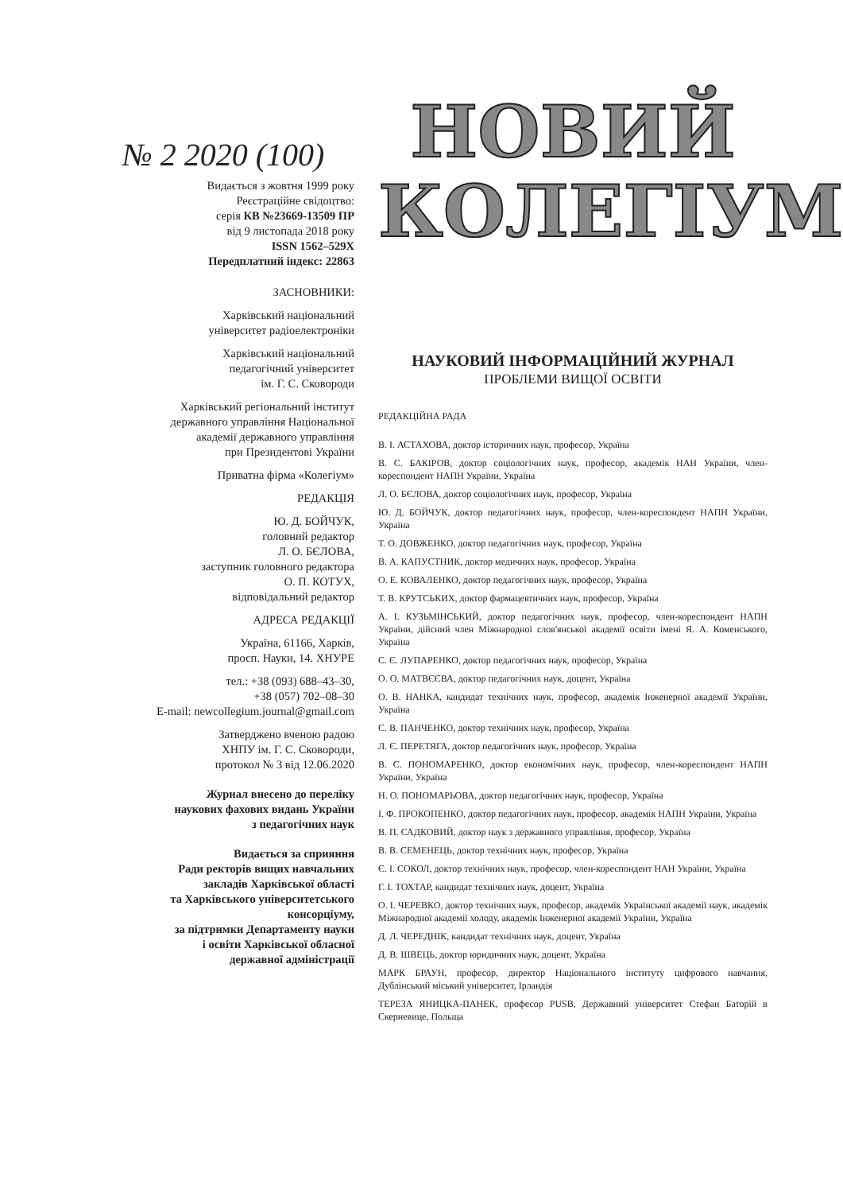№ 2 2020 (100)
Видається з жовтня 1999 року
Реєстраційне свідоцтво:
серія КВ №23669-13509 ПР
від 9 листопада 2018 року
ISSN 1562–529Х
Передплатний індекс: 22863
ЗАСНОВНИКИ:
Харківський національний
університет радіоелектроніки
Харківський національний
педагогічний університет
ім. Г. С. Сковороди
Харківський регіональний інститут
державного управління Національної
академії державного управління
при Президентові України
Приватна фірма «Колегіум»
РЕДАКЦІЯ
Ю. Д. БОЙЧУК,
головний редактор
Л. О. БЄЛОВА,
заступник головного редактора
О. П. КОТУХ,
відповідальний редактор
АДРЕСА РЕДАКЦІЇ
Україна, 61166, Харків,
просп. Науки, 14. ХНУРЕ
тел.: +38 (093) 688–43–30,
+38 (057) 702–08–30
E-mail: newcollegium.journal@gmail.com
Затверджено вченою радою
ХНПУ ім. Г. С. Сковороди,
протокол № 3 від 12.06.2020
Журнал внесено до переліку
наукових фахових видань України
з педагогічних наук
Видається за сприяння
Ради ректорів вищих навчальних
закладів Харківської області
та Харківського університетського
консорціуму,
за підтримки Департаменту науки
і освіти Харківської обласної
державної адміністрації
НОВИЙ
КОЛЕГІУМ
НАУКОВИЙ ІНФОРМАЦІЙНИЙ ЖУРНАЛ
ПРОБЛЕМИ ВИЩОЇ ОСВІТИ
РЕДАКЦІЙНА РАДА
В. І. АСТАХОВА, доктор історичних наук, професор, Україна
В. С. БАКІРОВ, доктор соціологічних наук, професор, академік НАН України, член-кореспондент НАПН України, Україна
Л. О. БЄЛОВА, доктор соціологічних наук, професор, Україна
Ю. Д. БОЙЧУК, доктор педагогічних наук, професор, член-кореспондент НАПН України, Україна
Т. О. ДОВЖЕНКО, доктор педагогічних наук, професор, Україна
В. А. КАПУСТНИК, доктор медичних наук, професор, Україна
О. Е. КОВАЛЕНКО, доктор педагогічних наук, професор, Україна
Т. В. КРУТСЬКИХ, доктор фармацевтичних наук, професор, Україна
А. І. КУЗЬМІНСЬКИЙ, доктор педагогічних наук, професор, член-кореспондент НАПН України, дійсний член Міжнародної слов'янської академії освіти імені Я. А. Коменського, Україна
С. Є. ЛУПАРЕНКО, доктор педагогічних наук, професор, Україна
О. О. МАТВЄЄВА, доктор педагогічних наук, доцент, Україна
О. В. НАНКА, кандидат технічних наук, професор, академік Інженерної академії України, Україна
С. В. ПАНЧЕНКО, доктор технічних наук, професор, Україна
Л. Є. ПЕРЕТЯГА, доктор педагогічних наук, професор, Україна
В. С. ПОНОМАРЕНКО, доктор економічних наук, професор, член-кореспондент НАПН України, Україна
Н. О. ПОНОМАРЬОВА, доктор педагогічних наук, професор, Україна
І. Ф. ПРОКОПЕНКО, доктор педагогічних наук, професор, академік НАПН України, Україна
В. П. САДКОВИЙ, доктор наук з державного управління, професор, Україна
В. В. СЕМЕНЕЦЬ, доктор технічних наук, професор, Україна
Є. І. СОКОЛ, доктор технічних наук, професор, член-кореспондент НАН України, Україна
Г. І. ТОХТАР, кандидат технічних наук, доцент, Україна
О. І. ЧЕРЕВКО, доктор технічних наук, професор, академік Української академії наук, академік Міжнародної академії холоду, академік Інженерної академії України, Україна
Д. Л. ЧЕРЕДНІК, кандидат технічних наук, доцент, Україна
Д. В. ШВЕЦЬ, доктор юридичних наук, доцент, Україна
МАРК БРАУН, професор, директор Національного інституту цифрового навчання, Дублінський міський університет, Ірландія
ТЕРЕЗА ЯНИЦКА-ПАНЕК, професор PUSB, Державний університет Стефан Баторій в Скерневице, Польща